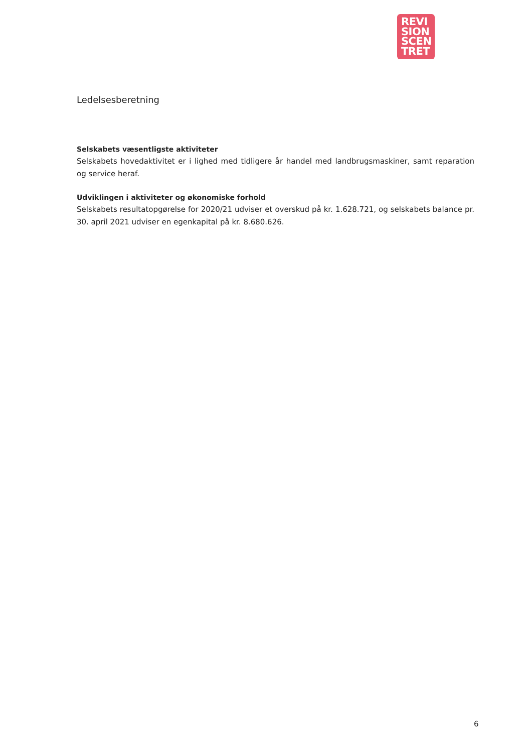REVI
SION
SCEN
TRET
Ledelsesberetning
Selskabets væsentligste aktiviteter
Selskabets hovedaktivitet er i lighed med tidligere år handel med landbrugsmaskiner, samt reparation og service heraf.
Udviklingen i aktiviteter og økonomiske forhold
Selskabets resultatopgørelse for 2020/21 udviser et overskud på kr. 1.628.721, og selskabets balance pr. 30. april 2021 udviser en egenkapital på kr. 8.680.626.
6